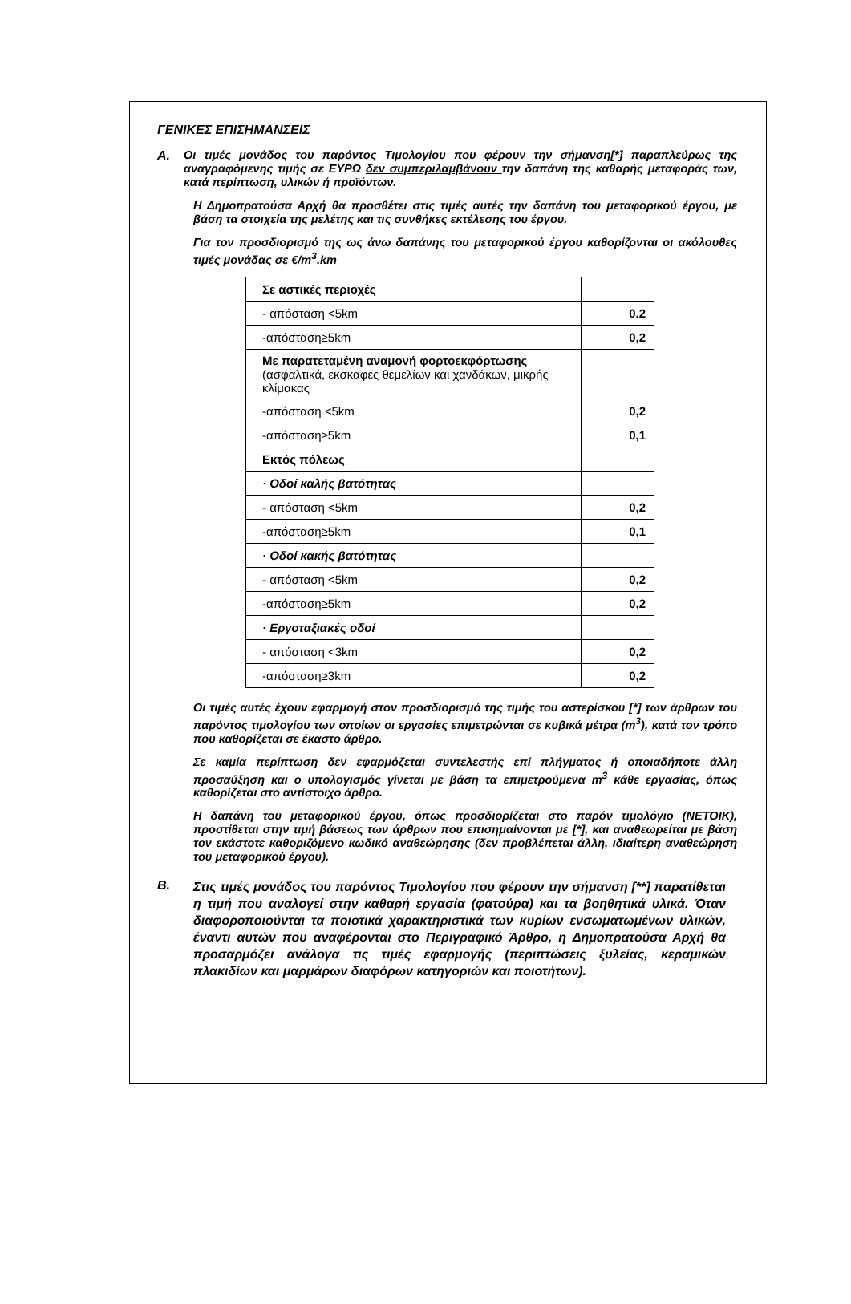ΓΕΝΙΚΕΣ ΕΠΙΣΗΜΑΝΣΕΙΣ
Α.
Οι τιμές μονάδος του παρόντος Τιμολογίου που φέρουν την σήμανση[*] παραπλεύρως της αναγραφόμενης τιμής σε ΕΥΡΩ δεν συμπεριλαμβάνουν την δαπάνη της καθαρής μεταφοράς των, κατά περίπτωση, υλικών ή προϊόντων.
Η Δημοπρατούσα Αρχή θα προσθέτει στις τιμές αυτές την δαπάνη του μεταφορικού έργου, με βάση τα στοιχεία της μελέτης και τις συνθήκες εκτέλεσης του έργου.
Για τον προσδιορισμό της ως άνω δαπάνης του μεταφορικού έργου καθορίζονται οι ακόλουθες τιμές μονάδας σε €/m<sup>3</sup>.km
| Σε αστικές περιοχές | |
| - απόσταση <5km | 0.2 |
| -απόσταση≥5km | 0,2 |
| Με παρατεταμένη αναμονή φορτοεκφόρτωσης (ασφαλτικά, εκσκαφές θεμελίων και χανδάκων, μικρής κλίμακας | |
| -απόσταση <5km | 0,2 |
| -απόσταση≥5km | 0,1 |
| Εκτός πόλεως | |
| · Οδοί καλής βατότητας | |
| - απόσταση <5km | 0,2 |
| -απόσταση≥5km | 0,1 |
| · Οδοί κακής βατότητας | |
| - απόσταση <5km | 0,2 |
| -απόσταση≥5km | 0,2 |
| · Εργοταξιακές οδοί | |
| - απόσταση <3km | 0,2 |
| -απόσταση≥3km | 0,2 |
Οι τιμές αυτές έχουν εφαρμογή στον προσδιορισμό της τιμής του αστερίσκου [*] των άρθρων του παρόντος τιμολογίου των οποίων οι εργασίες επιμετρώνται σε κυβικά μέτρα (m<sup>3</sup>), κατά τον τρόπο που καθορίζεται σε έκαστο άρθρο.
Σε καμία περίπτωση δεν εφαρμόζεται συντελεστής επί πλήγματος ή οποιαδήποτε άλλη προσαύξηση και ο υπολογισμός γίνεται με βάση τα επιμετρούμενα m<sup>3</sup> κάθε εργασίας, όπως καθορίζεται στο αντίστοιχο άρθρο.
Η δαπάνη του μεταφορικού έργου, όπως προσδιορίζεται στο παρόν τιμολόγιο (ΝΕΤΟΙΚ), προστίθεται στην τιμή βάσεως των άρθρων που επισημαίνονται με [*], και αναθεωρείται με βάση τον εκάστοτε καθοριζόμενο κωδικό αναθεώρησης (δεν προβλέπεται άλλη, ιδιαίτερη αναθεώρηση του μεταφορικού έργου).
Β.
Στις τιμές μονάδος του παρόντος Τιμολογίου που φέρουν την σήμανση [**] παρατίθεται η τιμή που αναλογεί στην καθαρή εργασία (φατούρα) και τα βοηθητικά υλικά. Όταν διαφοροποιούνται τα ποιοτικά χαρακτηριστικά των κυρίων ενσωματωμένων υλικών, έναντι αυτών που αναφέρονται στο Περιγραφικό Άρθρο, η Δημοπρατούσα Αρχή θα προσαρμόζει ανάλογα τις τιμές εφαρμογής (περιπτώσεις ξυλείας, κεραμικών πλακιδίων και μαρμάρων διαφόρων κατηγοριών και ποιοτήτων).